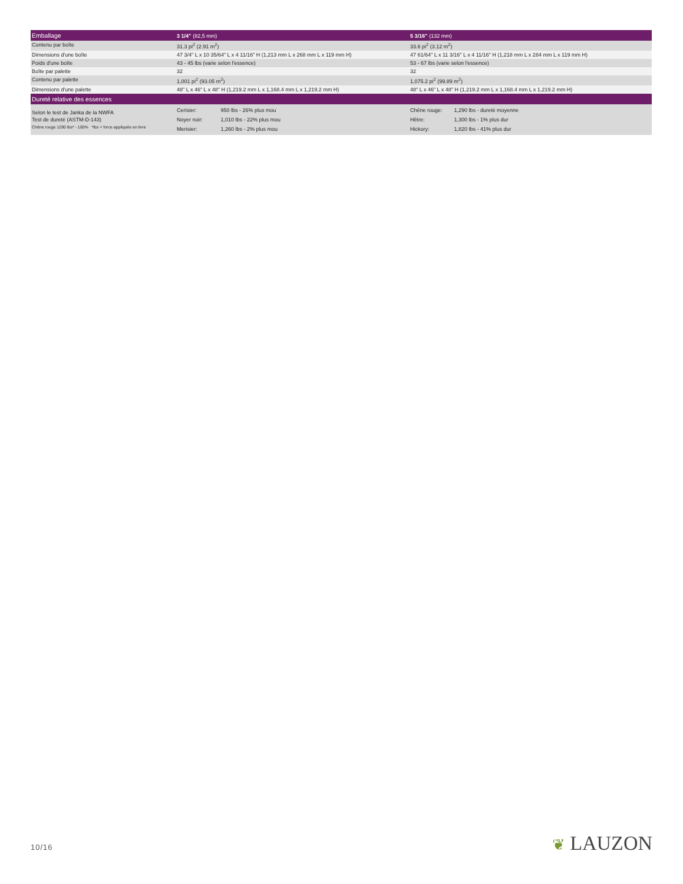| Emballage | 3 1/4" (82,5 mm) | 5 3/16" (132 mm) |
| --- | --- | --- |
| Contenu par boîte | 31.3 pi<sup>2</sup> (2.91 m<sup>2</sup>) | 33.6 pi<sup>2</sup> (3.12 m<sup>2</sup>) |
| Dimensions d'une boîte | 47 3/4" L x 10 35/64" L x 4 11/16" H (1,213 mm L x 268 mm L x 119 mm H) | 47 61/64" L x 11 3/16" L x 4 11/16" H (1,218 mm L x 284 mm L x 119 mm H) |
| Poids d'une boîte | 43 - 45 lbs (varie selon l'essence) | 53 - 67 lbs (varie selon l'essence) |
| Boîte par palette | 32 | 32 |
| Contenu par palette | 1,001 pi<sup>2</sup> (93.05 m<sup>2</sup>) | 1,075.2 pi<sup>2</sup> (99.89 m<sup>2</sup>) |
| Dimensions d'une palette | 48" L x 46" L x 48" H (1,219.2 mm L x 1,168.4 mm L x 1,219.2 mm H) | 48" L x 46" L x 48" H (1,219.2 mm L x 1,168.4 mm L x 1,219.2 mm H) |
| Dureté relative des essences | | |
| Selon le test de Janka de la NWFA Test de dureté (ASTM-D-143) Chêne rouge 1290 lbs* - 100% *lbs = force appliquée en livre | Cerisier: 950 lbs - 26% plus mou Noyer noir: 1,010 lbs - 22% plus mou Merisier: 1,260 lbs - 2% plus mou | Chêne rouge: 1,290 lbs - dureté moyenne Hêtre: 1,300 lbs - 1% plus dur Hickory: 1,820 lbs - 41% plus dur |
10/16 ❦ LAUZON